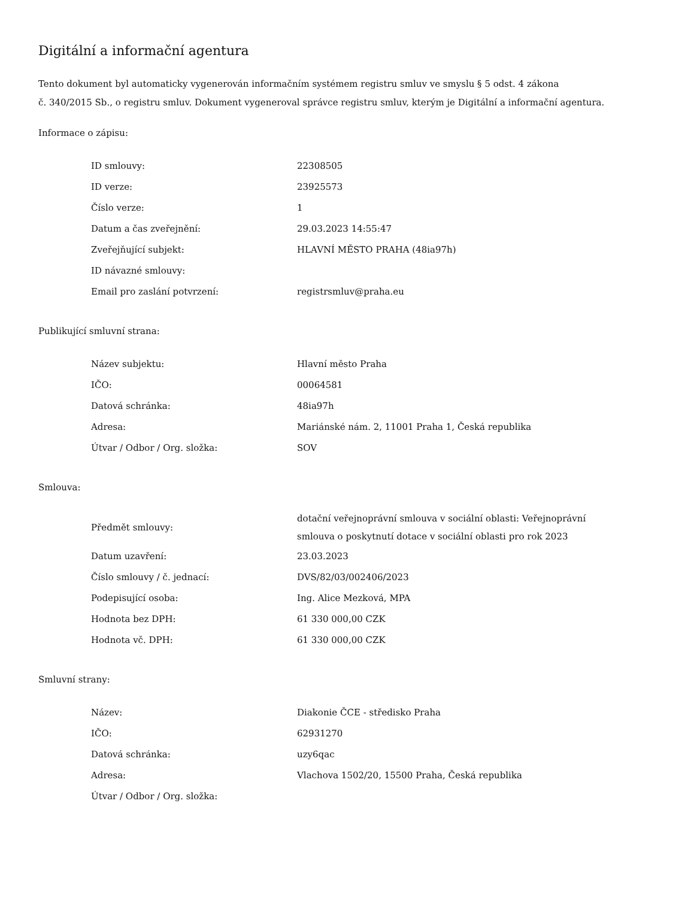Digitální a informační agentura
Tento dokument byl automaticky vygenerován informačním systémem registru smluv ve smyslu § 5 odst. 4 zákona
č. 340/2015 Sb., o registru smluv. Dokument vygeneroval správce registru smluv, kterým je Digitální a informační agentura.
Informace o zápisu:
| ID smlouvy: | 22308505 |
| ID verze: | 23925573 |
| Číslo verze: | 1 |
| Datum a čas zveřejnění: | 29.03.2023 14:55:47 |
| Zveřejňující subjekt: | HLAVNÍ MĚSTO PRAHA (48ia97h) |
| ID návazné smlouvy: | |
| Email pro zaslání potvrzení: | registrsmluv@praha.eu |
Publikující smluvní strana:
| Název subjektu: | Hlavní město Praha |
| IČO: | 00064581 |
| Datová schránka: | 48ia97h |
| Adresa: | Mariánské nám. 2, 11001 Praha 1, Česká republika |
| Útvar / Odbor / Org. složka: | SOV |
Smlouva:
| Předmět smlouvy: | dotační veřejnoprávní smlouva v sociální oblasti: Veřejnoprávní smlouva o poskytnutí dotace v sociální oblasti pro rok 2023 |
| Datum uzavření: | 23.03.2023 |
| Číslo smlouvy / č. jednací: | DVS/82/03/002406/2023 |
| Podepisující osoba: | Ing. Alice Mezková, MPA |
| Hodnota bez DPH: | 61 330 000,00 CZK |
| Hodnota vč. DPH: | 61 330 000,00 CZK |
Smluvní strany:
| Název: | Diakonie ČCE - středisko Praha |
| IČO: | 62931270 |
| Datová schránka: | uzy6qac |
| Adresa: | Vlachova 1502/20, 15500 Praha, Česká republika |
| Útvar / Odbor / Org. složka: | |